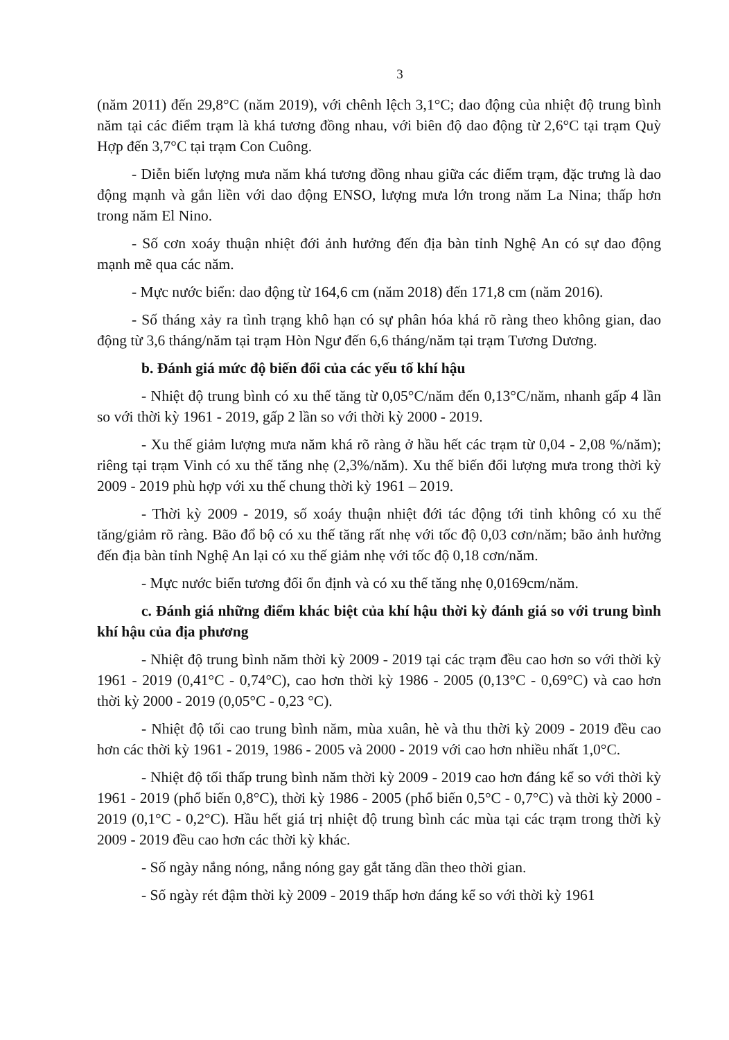3
(năm 2011) đến 29,8°C (năm 2019), với chênh lệch 3,1°C; dao động của nhiệt độ trung bình năm tại các điểm trạm là khá tương đồng nhau, với biên độ dao động từ 2,6°C tại trạm Quỳ Hợp đến 3,7°C tại trạm Con Cuông.
- Diễn biến lượng mưa năm khá tương đồng nhau giữa các điểm trạm, đặc trưng là dao động mạnh và gắn liền với dao động ENSO, lượng mưa lớn trong năm La Nina; thấp hơn trong năm El Nino.
- Số cơn xoáy thuận nhiệt đới ảnh hưởng đến địa bàn tỉnh Nghệ An có sự dao động mạnh mẽ qua các năm.
- Mực nước biển: dao động từ 164,6 cm (năm 2018) đến 171,8 cm (năm 2016).
- Số tháng xảy ra tình trạng khô hạn có sự phân hóa khá rõ ràng theo không gian, dao động từ 3,6 tháng/năm tại trạm Hòn Ngư đến 6,6 tháng/năm tại trạm Tương Dương.
b. Đánh giá mức độ biến đổi của các yếu tố khí hậu
- Nhiệt độ trung bình có xu thế tăng từ 0,05°C/năm đến 0,13°C/năm, nhanh gấp 4 lần so với thời kỳ 1961 - 2019, gấp 2 lần so với thời kỳ 2000 - 2019.
- Xu thế giảm lượng mưa năm khá rõ ràng ở hầu hết các trạm từ 0,04 - 2,08 %/năm); riêng tại trạm Vinh có xu thế tăng nhẹ (2,3%/năm). Xu thế biến đổi lượng mưa trong thời kỳ 2009 - 2019 phù hợp với xu thế chung thời kỳ 1961 – 2019.
- Thời kỳ 2009 - 2019, số xoáy thuận nhiệt đới tác động tới tỉnh không có xu thế tăng/giảm rõ ràng. Bão đổ bộ có xu thế tăng rất nhẹ với tốc độ 0,03 cơn/năm; bão ảnh hưởng đến địa bàn tỉnh Nghệ An lại có xu thế giảm nhẹ với tốc độ 0,18 cơn/năm.
- Mực nước biển tương đối ổn định và có xu thế tăng nhẹ 0,0169cm/năm.
c. Đánh giá những điểm khác biệt của khí hậu thời kỳ đánh giá so với trung bình khí hậu của địa phương
- Nhiệt độ trung bình năm thời kỳ 2009 - 2019 tại các trạm đều cao hơn so với thời kỳ 1961 - 2019 (0,41°C - 0,74°C), cao hơn thời kỳ 1986 - 2005 (0,13°C - 0,69°C) và cao hơn thời kỳ 2000 - 2019 (0,05°C - 0,23 °C).
- Nhiệt độ tối cao trung bình năm, mùa xuân, hè và thu thời kỳ 2009 - 2019 đều cao hơn các thời kỳ 1961 - 2019, 1986 - 2005 và 2000 - 2019 với cao hơn nhiều nhất 1,0°C.
- Nhiệt độ tối thấp trung bình năm thời kỳ 2009 - 2019 cao hơn đáng kể so với thời kỳ 1961 - 2019 (phổ biến 0,8°C), thời kỳ 1986 - 2005 (phổ biến 0,5°C - 0,7°C) và thời kỳ 2000 - 2019 (0,1°C - 0,2°C). Hầu hết giá trị nhiệt độ trung bình các mùa tại các trạm trong thời kỳ 2009 - 2019 đều cao hơn các thời kỳ khác.
- Số ngày nắng nóng, nắng nóng gay gắt tăng dần theo thời gian.
- Số ngày rét đậm thời kỳ 2009 - 2019 thấp hơn đáng kể so với thời kỳ 1961